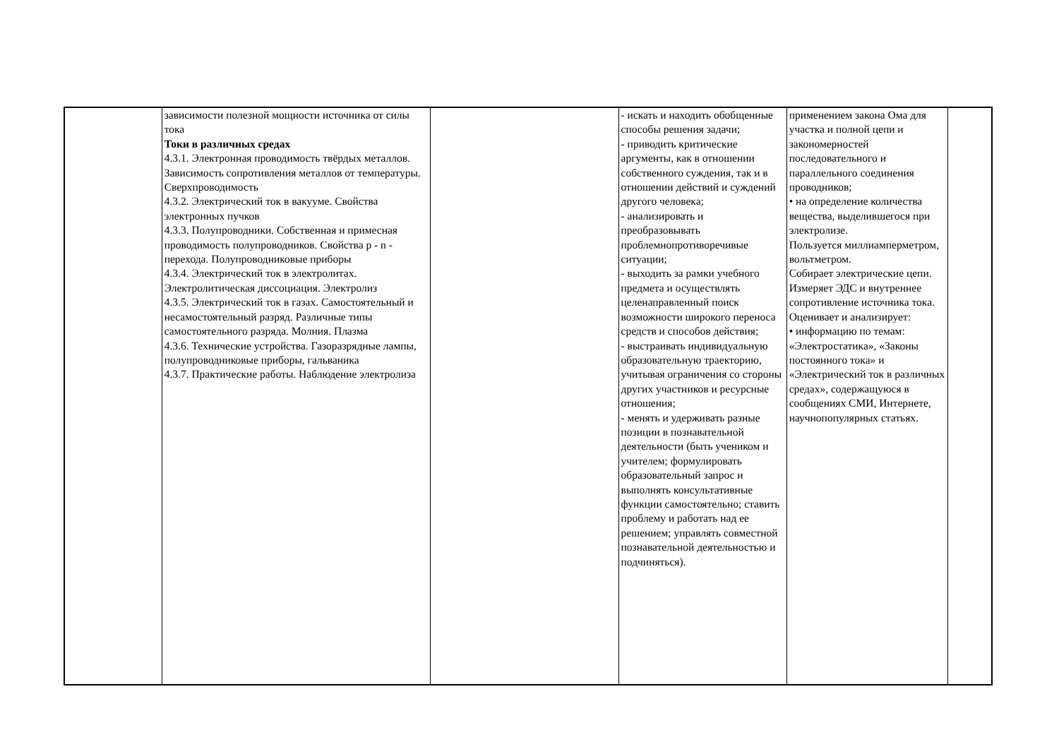| | зависимости полезной мощности источника от силы тока Токи в различных средах 4.3.1. Электронная проводимость твёрдых металлов. Зависимость сопротивления металлов от температуры. Сверхпроводимость 4.3.2. Электрический ток в вакууме. Свойства электронных пучков 4.3.3. Полупроводники. Собственная и примесная проводимость полупроводников. Свойства p - n - перехода. Полупроводниковые приборы 4.3.4. Электрический ток в электролитах. Электролитическая диссоциация. Электролиз 4.3.5. Электрический ток в газах. Самостоятельный и несамостоятельный разряд. Различные типы самостоятельного разряда. Молния. Плазма 4.3.6. Технические устройства. Газоразрядные лампы, полупроводниковые приборы, гальваника 4.3.7. Практические работы. Наблюдение электролиза | | - искать и находить обобщенные способы решения задачи; - приводить критические аргументы, как в отношении собственного суждения, так и в отношении действий и суждений другого человека; - анализировать и преобразовывать проблемнопротиворечивые ситуации; - выходить за рамки учебного предмета и осуществлять целенаправленный поиск возможности широкого переноса средств и способов действия; - выстраивать индивидуальную образовательную траекторию, учитывая ограничения со стороны других участников и ресурсные отношения; - менять и удерживать разные позиции в познавательной деятельности (быть учеником и учителем; формулировать образовательный запрос и выполнять консультативные функции самостоятельно; ставить проблему и работать над ее решением; управлять совместной познавательной деятельностью и подчиняться). | применением закона Ома для участка и полной цепи и закономерностей последовательного и параллельного соединения проводников; • на определение количества вещества, выделившегося при электролизе. Пользуется миллиамперметром, вольтметром. Собирает электрические цепи. Измеряет ЭДС и внутреннее сопротивление источника тока. Оценивает и анализирует: • информацию по темам: «Электростатика», «Законы постоянного тока» и «Электрический ток в различных средах», содержащуюся в сообщениях СМИ, Интернете, научнопопулярных статьях. | |